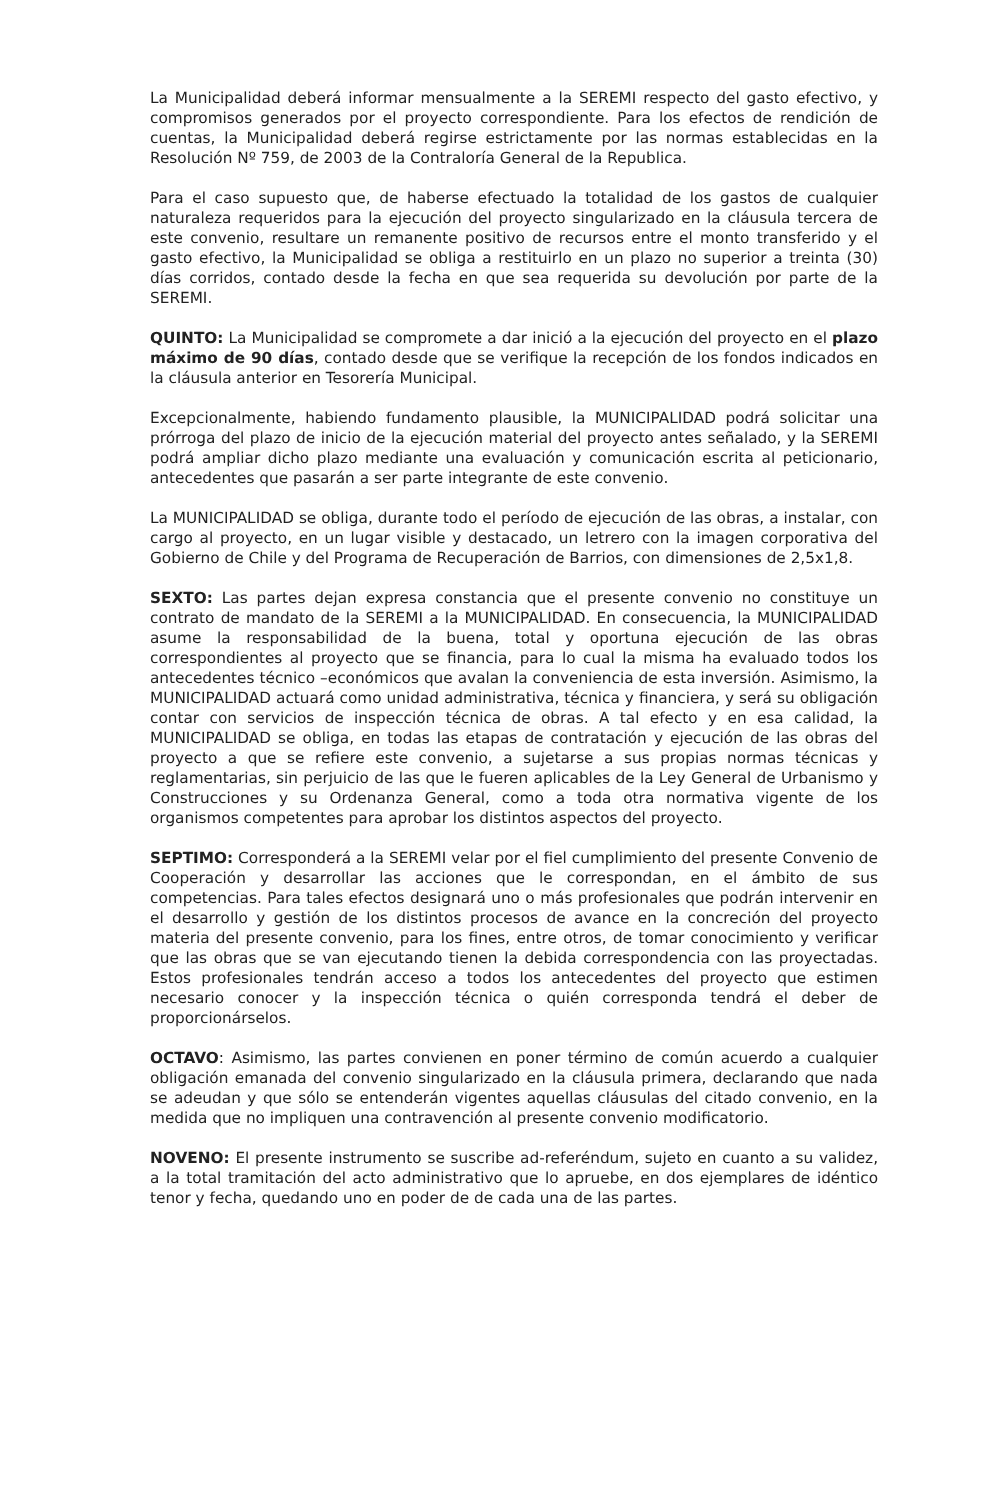La Municipalidad deberá informar mensualmente a la SEREMI respecto del gasto efectivo, y compromisos generados por el proyecto correspondiente. Para los efectos de rendición de cuentas, la Municipalidad deberá regirse estrictamente por las normas establecidas en la Resolución Nº 759, de 2003 de la Contraloría General de la Republica.
Para el caso supuesto que, de haberse efectuado la totalidad de los gastos de cualquier naturaleza requeridos para la ejecución del proyecto singularizado en la cláusula tercera de este convenio, resultare un remanente positivo de recursos entre el monto transferido y el gasto efectivo, la Municipalidad se obliga a restituirlo en un plazo no superior a treinta (30) días corridos, contado desde la fecha en que sea requerida su devolución por parte de la SEREMI.
QUINTO: La Municipalidad se compromete a dar inició a la ejecución del proyecto en el plazo máximo de 90 días, contado desde que se verifique la recepción de los fondos indicados en la cláusula anterior en Tesorería Municipal.
Excepcionalmente, habiendo fundamento plausible, la MUNICIPALIDAD podrá solicitar una prórroga del plazo de inicio de la ejecución material del proyecto antes señalado, y la SEREMI podrá ampliar dicho plazo mediante una evaluación y comunicación escrita al peticionario, antecedentes que pasarán a ser parte integrante de este convenio.
La MUNICIPALIDAD se obliga, durante todo el período de ejecución de las obras, a instalar, con cargo al proyecto, en un lugar visible y destacado, un letrero con la imagen corporativa del Gobierno de Chile y del Programa de Recuperación de Barrios, con dimensiones de 2,5x1,8.
SEXTO: Las partes dejan expresa constancia que el presente convenio no constituye un contrato de mandato de la SEREMI a la MUNICIPALIDAD. En consecuencia, la MUNICIPALIDAD asume la responsabilidad de la buena, total y oportuna ejecución de las obras correspondientes al proyecto que se financia, para lo cual la misma ha evaluado todos los antecedentes técnico –económicos que avalan la conveniencia de esta inversión. Asimismo, la MUNICIPALIDAD actuará como unidad administrativa, técnica y financiera, y será su obligación contar con servicios de inspección técnica de obras. A tal efecto y en esa calidad, la MUNICIPALIDAD se obliga, en todas las etapas de contratación y ejecución de las obras del proyecto a que se refiere este convenio, a sujetarse a sus propias normas técnicas y reglamentarias, sin perjuicio de las que le fueren aplicables de la Ley General de Urbanismo y Construcciones y su Ordenanza General, como a toda otra normativa vigente de los organismos competentes para aprobar los distintos aspectos del proyecto.
SEPTIMO: Corresponderá a la SEREMI velar por el fiel cumplimiento del presente Convenio de Cooperación y desarrollar las acciones que le correspondan, en el ámbito de sus competencias. Para tales efectos designará uno o más profesionales que podrán intervenir en el desarrollo y gestión de los distintos procesos de avance en la concreción del proyecto materia del presente convenio, para los fines, entre otros, de tomar conocimiento y verificar que las obras que se van ejecutando tienen la debida correspondencia con las proyectadas. Estos profesionales tendrán acceso a todos los antecedentes del proyecto que estimen necesario conocer y la inspección técnica o quién corresponda tendrá el deber de proporcionárselos.
OCTAVO: Asimismo, las partes convienen en poner término de común acuerdo a cualquier obligación emanada del convenio singularizado en la cláusula primera, declarando que nada se adeudan y que sólo se entenderán vigentes aquellas cláusulas del citado convenio, en la medida que no impliquen una contravención al presente convenio modificatorio.
NOVENO: El presente instrumento se suscribe ad-referéndum, sujeto en cuanto a su validez, a la total tramitación del acto administrativo que lo apruebe, en dos ejemplares de idéntico tenor y fecha, quedando uno en poder de de cada una de las partes.